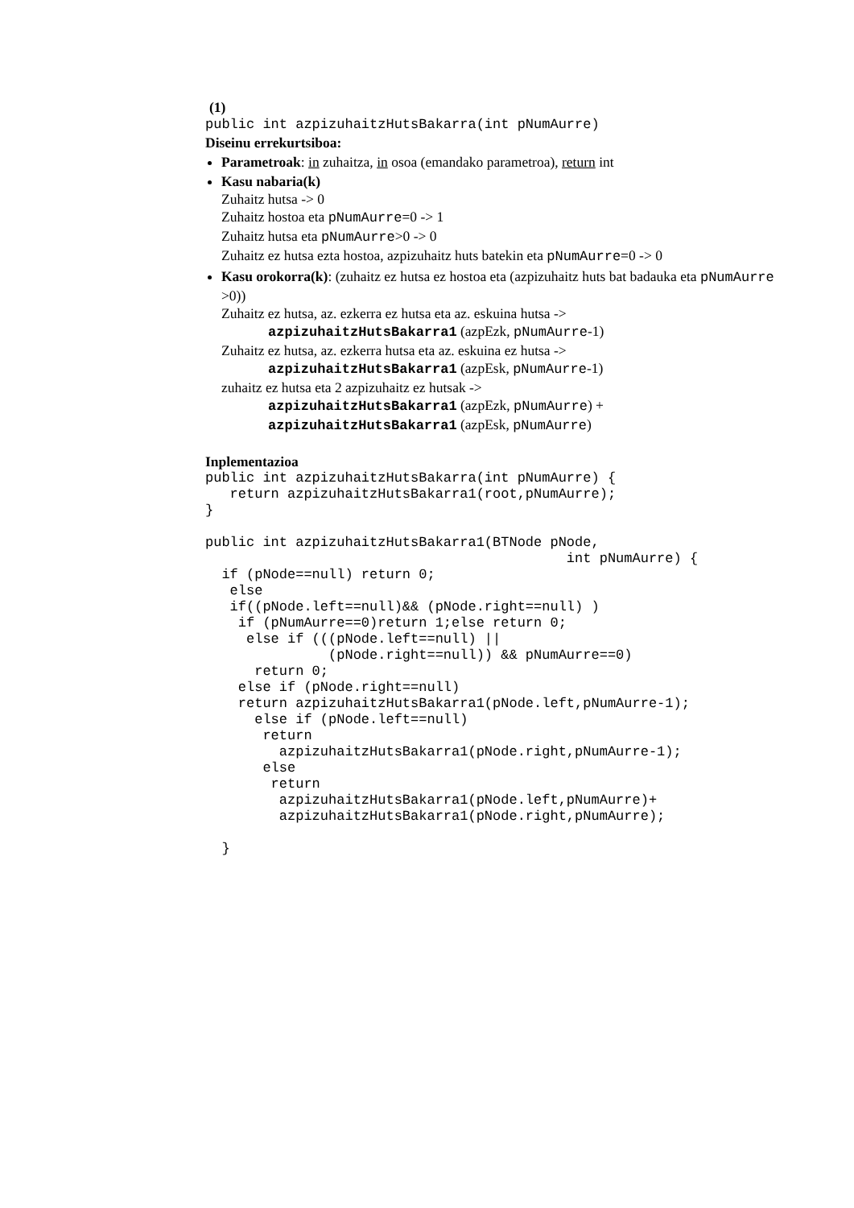(1)
public int azpizuhaitzHutsBakarra(int pNumAurre)
Diseinu errekurtsiboa:
Parametroak: in zuhaitza, in osoa (emandako parametroa), return int
Kasu nabaria(k)
Zuhaitz hutsa -> 0
Zuhaitz hostoa eta pNumAurre=0 -> 1
Zuhaitz hutsa eta pNumAurre>0 -> 0
Zuhaitz ez hutsa ezta hostoa, azpizuhaitz huts batekin eta pNumAurre=0 -> 0
Kasu orokorra(k): (zuhaitz ez hutsa ez hostoa eta (azpizuhaitz huts bat badauka eta pNumAurre >0))
Zuhaitz ez hutsa, az. ezkerra ez hutsa eta az. eskuina hutsa ->
azpizuhaitzHutsBakarra1 (azpEzk, pNumAurre-1)
Zuhaitz ez hutsa, az. ezkerra hutsa eta az. eskuina ez hutsa ->
azpizuhaitzHutsBakarra1 (azpEsk, pNumAurre-1)
zuhaitz ez hutsa eta 2 azpizuhaitz ez hutsak ->
azpizuhaitzHutsBakarra1 (azpEzk, pNumAurre) +
azpizuhaitzHutsBakarra1 (azpEsk, pNumAurre)
Inplementazioa
public int azpizuhaitzHutsBakarra(int pNumAurre) {
   return azpizuhaitzHutsBakarra1(root,pNumAurre);
}

public int azpizuhaitzHutsBakarra1(BTNode pNode,
                                            int pNumAurre) {
  if (pNode==null) return 0;
   else
   if((pNode.left==null)&& (pNode.right==null) )
    if (pNumAurre==0)return 1;else return 0;
     else if (((pNode.left==null) ||
               (pNode.right==null)) && pNumAurre==0)
      return 0;
    else if (pNode.right==null)
    return azpizuhaitzHutsBakarra1(pNode.left,pNumAurre-1);
      else if (pNode.left==null)
       return
         azpizuhaitzHutsBakarra1(pNode.right,pNumAurre-1);
       else
        return
         azpizuhaitzHutsBakarra1(pNode.left,pNumAurre)+
         azpizuhaitzHutsBakarra1(pNode.right,pNumAurre);

  }